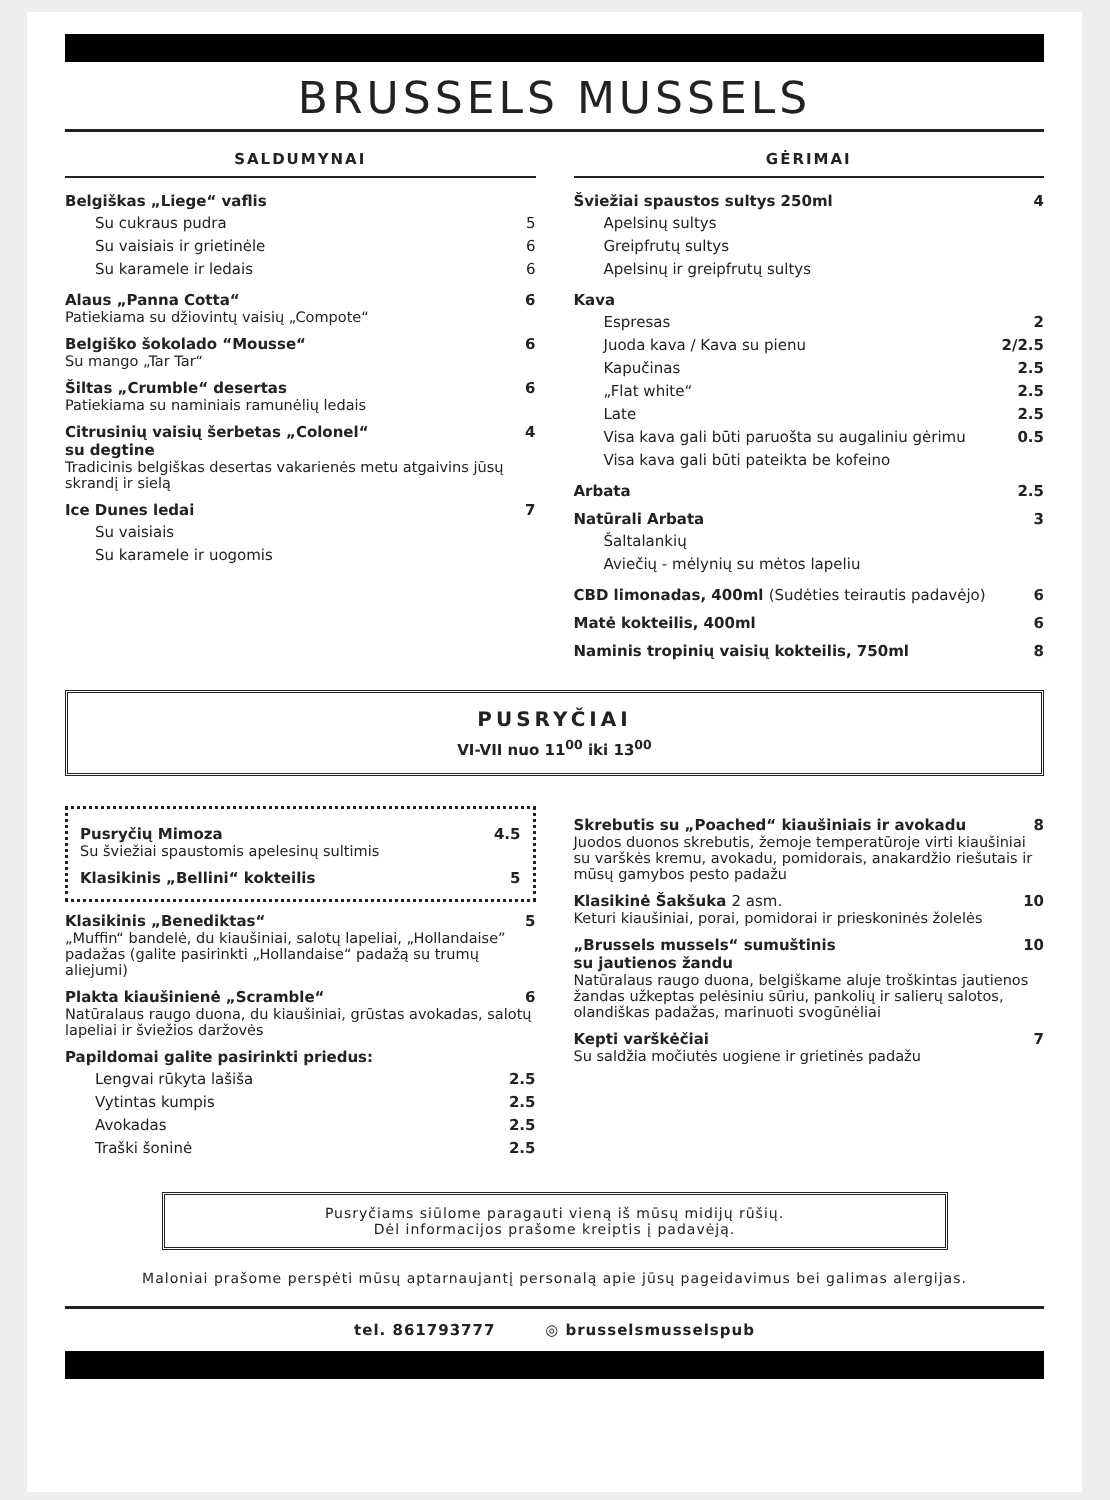BRUSSELS MUSSELS
SALDUMYNAI
Belgiškas „Liege“ vaflis
Su cukraus pudra 5
Su vaisiais ir grietinėle 6
Su karamele ir ledais 6
Alaus „Panna Cotta“6
Patiekiama su džiovintų vaisių „Compote“
Belgiško šokolado “Mousse“6
Su mango „Tar Tar“
Šiltas „Crumble“ desertas 6
Patiekiama su naminiais ramunėlių ledais
Citrusinių vaisių šerbetas „Colonel“
su degtine 4
Tradicinis belgiškas desertas vakarienės metu atgaivins jūsų skrandį ir sielą
Ice Dunes ledai 7
Su vaisiais
Su karamele ir uogomis
GĖRIMAI
Šviežiai spaustos sultys 250ml 4
Apelsinų sultys
Greipfrutų sultys
Apelsinų ir greipfrutų sultys
Kava
Espresas 2
Juoda kava / Kava su pienu 2/2.5
Kapučinas 2.5
„Flat white“2.5
Late 2.5
Visa kava gali būti paruošta su augaliniu gėrimu 0.5
Visa kava gali būti pateikta be kofeino
Arbata 2.5
Natūrali Arbata 3
Šaltalankių
Aviečių - mėlynių su mėtos lapeliu
CBD limonadas, 400ml (Sudėties teirautis padavėjo) 6
Matė kokteilis, 400ml 6
Naminis tropinių vaisių kokteilis, 750ml 8
PUSRYČIAI
VI-VII nuo 11<sup>00</sup> iki 13<sup>00</sup>
Pusryčių Mimoza 4.5
Su šviežiai spaustomis apelesinų sultimis
Klasikinis „Bellini“ kokteilis 5
Klasikinis „Benediktas“5
„Muffin“ bandelė, du kiaušiniai, salotų lapeliai, „Hollandaise” padažas (galite pasirinkti „Hollandaise“ padažą su trumų aliejumi)
Plakta kiaušinienė „Scramble“6
Natūralaus raugo duona, du kiaušiniai, grūstas avokadas, salotų lapeliai ir šviežios daržovės
Papildomai galite pasirinkti priedus:
Lengvai rūkyta lašiša 2.5
Vytintas kumpis 2.5
Avokadas 2.5
Traški šoninė 2.5
Skrebutis su „Poached“ kiaušiniais ir avokadu 8
Juodos duonos skrebutis, žemoje temperatūroje virti kiaušiniai su varškės kremu, avokadu, pomidorais, anakardžio riešutais ir mūsų gamybos pesto padažu
Klasikinė Šakšuka 2 asm. 10
Keturi kiaušiniai, porai, pomidorai ir prieskoninės žolelės
„Brussels mussels“ sumuštinis
su jautienos žandu 10
Natūralaus raugo duona, belgiškame aluje troškintas jautienos žandas užkeptas pelėsiniu sūriu, pankolių ir salierų salotos, olandiškas padažas, marinuoti svogūnėliai
Kepti varškėčiai 7
Su saldžia močiutės uogiene ir grietinės padažu
Pusryčiams siūlome paragauti vieną iš mūsų midijų rūšių.
Dėl informacijos prašome kreiptis į padavėją.
Maloniai prašome perspėti mūsų aptarnaujantį personalą apie jūsų pageidavimus bei galimas alergijas.
tel. 861793777 ◎ brusselsmusselspub